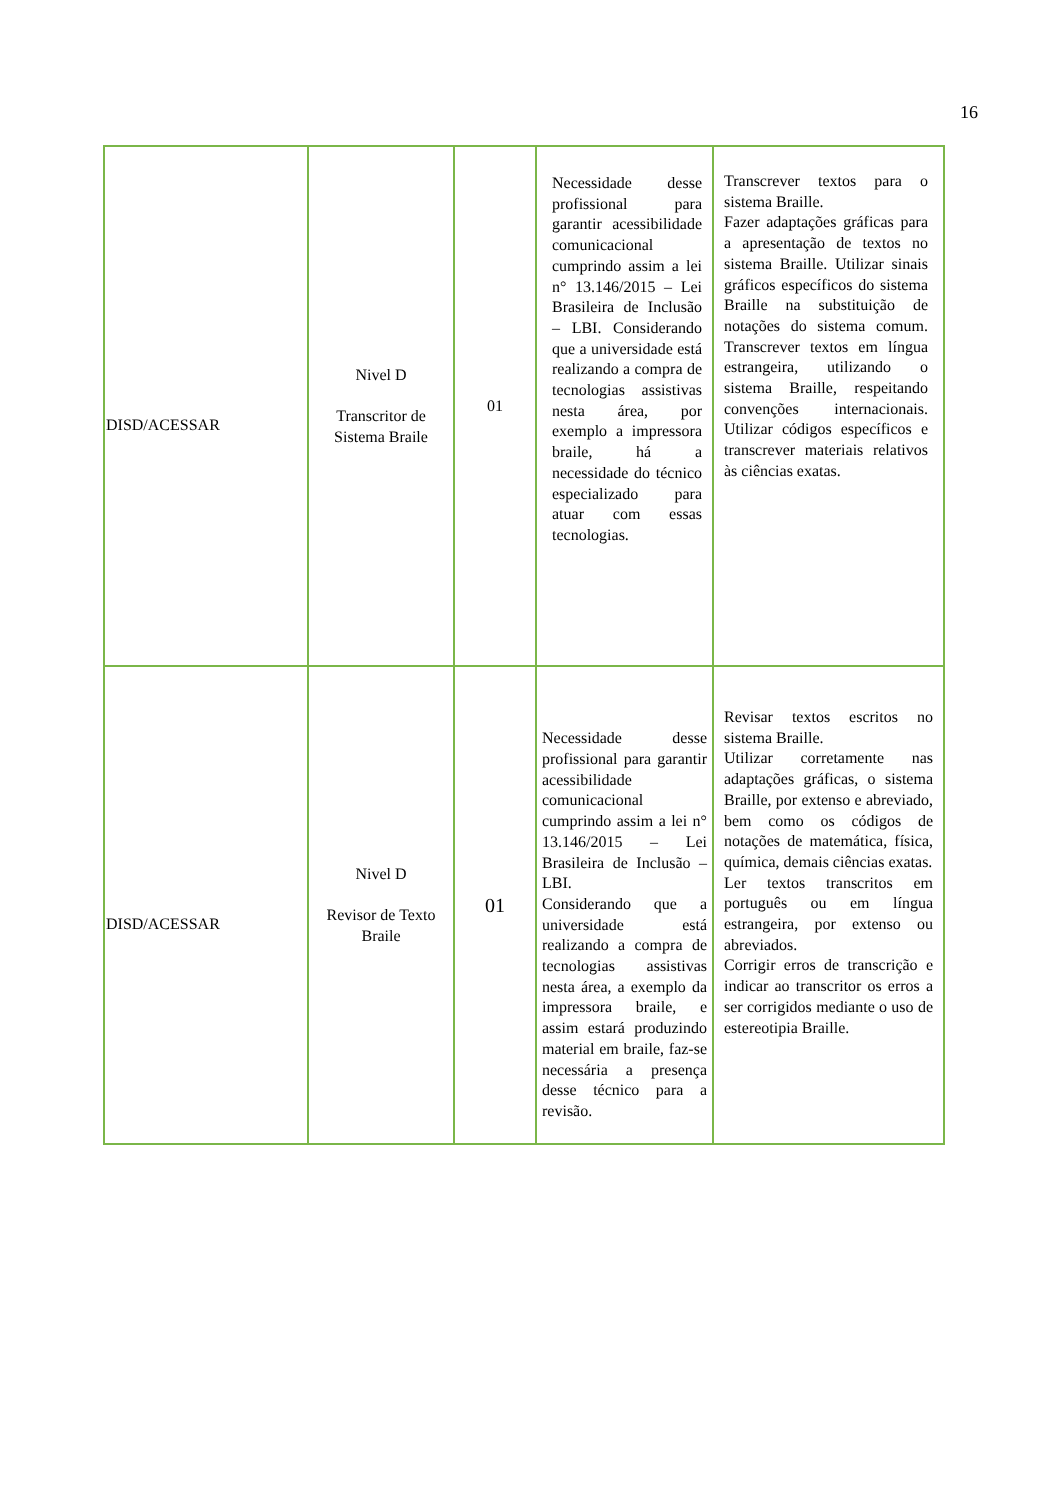16
| DISD/ACESSAR | Nivel D Transcritor de Sistema Braile | 01 | Necessidade desse profissional para garantir acessibilidade comunicacional cumprindo assim a lei n° 13.146/2015 – Lei Brasileira de Inclusão – LBI. Considerando que a universidade está realizando a compra de tecnologias assistivas nesta área, por exemplo a impressora braile, há a necessidade do técnico especializado para atuar com essas tecnologias. | Transcrever textos para o sistema Braille. Fazer adaptações gráficas para a apresentação de textos no sistema Braille. Utilizar sinais gráficos específicos do sistema Braille na substituição de notações do sistema comum. Transcrever textos em língua estrangeira, utilizando o sistema Braille, respeitando convenções internacionais. Utilizar códigos específicos e transcrever materiais relativos às ciências exatas. |
| DISD/ACESSAR | Nivel D Revisor de Texto Braile | 01 | Necessidade desse profissional para garantir acessibilidade comunicacional cumprindo assim a lei n° 13.146/2015 – Lei Brasileira de Inclusão – LBI. Considerando que a universidade está realizando a compra de tecnologias assistivas nesta área, a exemplo da impressora braile, e assim estará produzindo material em braile, faz-se necessária a presença desse técnico para a revisão. | Revisar textos escritos no sistema Braille. Utilizar corretamente nas adaptações gráficas, o sistema Braille, por extenso e abreviado, bem como os códigos de notações de matemática, física, química, demais ciências exatas. Ler textos transcritos em português ou em língua estrangeira, por extenso ou abreviados. Corrigir erros de transcrição e indicar ao transcritor os erros a ser corrigidos mediante o uso de estereotipia Braille. |